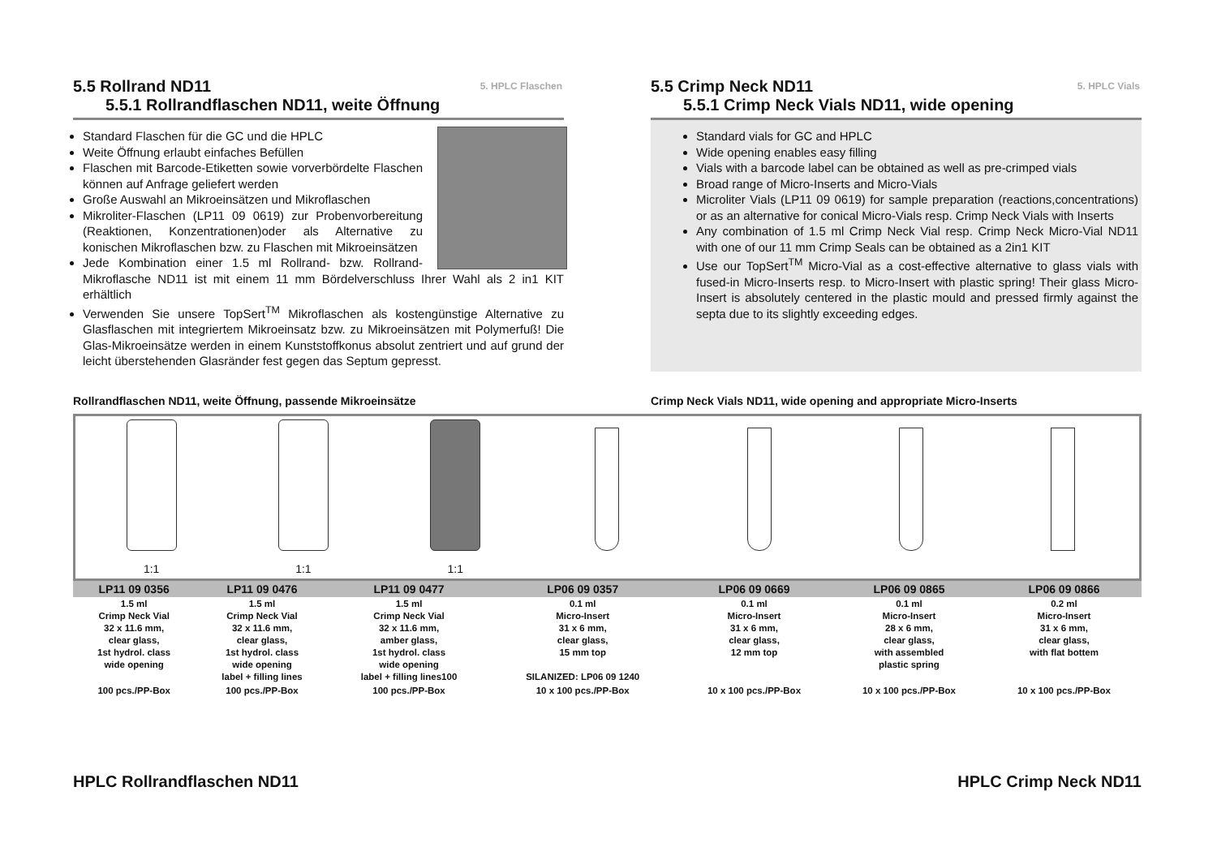5. HPLC Flaschen
5.5 Rollrand ND11
5.5.1 Rollrandflaschen ND11, weite Öffnung
Standard Flaschen für die GC und die HPLC
Weite Öffnung erlaubt einfaches Befüllen
Flaschen mit Barcode-Etiketten sowie vorverbördelte Flaschen können auf Anfrage geliefert werden
Große Auswahl an Mikroeinsätzen und Mikroflaschen
Mikroliter-Flaschen (LP11 09 0619) zur Probenvorbereitung (Reaktionen, Konzentrationen)oder als Alternative zu konischen Mikroflaschen bzw. zu Flaschen mit Mikroeinsätzen
Jede Kombination einer 1.5 ml Rollrand- bzw. Rollrand-Mikroflasche ND11 ist mit einem 11 mm Bördelverschluss Ihrer Wahl als 2 in1 KIT erhältlich
Verwenden Sie unsere TopSert<sup>TM</sup> Mikroflaschen als kostengünstige Alternative zu Glasflaschen mit integriertem Mikroeinsatz bzw. zu Mikroeinsätzen mit Polymerfuß! Die Glas-Mikroeinsätze werden in einem Kunststoffkonus absolut zentriert und auf grund der leicht überstehenden Glasränder fest gegen das Septum gepresst.
5. HPLC Vials
5.5 Crimp Neck ND11
5.5.1 Crimp Neck Vials ND11, wide opening
Standard vials for GC and HPLC
Wide opening enables easy filling
Vials with a barcode label can be obtained as well as pre-crimped vials
Broad range of Micro-Inserts and Micro-Vials
Microliter Vials (LP11 09 0619) for sample preparation (reactions,concentrations) or as an alternative for conical Micro-Vials resp. Crimp Neck Vials with Inserts
Any combination of 1.5 ml Crimp Neck Vial resp. Crimp Neck Micro-Vial ND11 with one of our 11 mm Crimp Seals can be obtained as a 2in1 KIT
Use our TopSert<sup>TM</sup> Micro-Vial as a cost-effective alternative to glass vials with fused-in Micro-Inserts resp. to Micro-Insert with plastic spring! Their glass Micro-Insert is absolutely centered in the plastic mould and pressed firmly against the septa due to its slightly exceeding edges.
Rollrandflaschen ND11, weite Öffnung, passende Mikroeinsätze Crimp Neck Vials ND11, wide opening and appropriate Micro-Inserts
1:1 1:1 1:1
| LP11 09 0356 | LP11 09 0476 | LP11 09 0477 | LP06 09 0357 | LP06 09 0669 | LP06 09 0865 | LP06 09 0866 |
| --- | --- | --- | --- | --- | --- | --- |
| 1.5 ml Crimp Neck Vial 32 x 11.6 mm, clear glass, 1st hydrol. class wide opening | 1.5 ml Crimp Neck Vial 32 x 11.6 mm, clear glass, 1st hydrol. class wide opening label + filling lines | 1.5 ml Crimp Neck Vial 32 x 11.6 mm, amber glass, 1st hydrol. class wide opening label + filling lines100 | 0.1 ml Micro-Insert 31 x 6 mm, clear glass, 15 mm top SILANIZED: LP06 09 1240 | 0.1 ml Micro-Insert 31 x 6 mm, clear glass, 12 mm top | 0.1 ml Micro-Insert 28 x 6 mm, clear glass, with assembled plastic spring | 0.2 ml Micro-Insert 31 x 6 mm, clear glass, with flat bottem |
| 100 pcs./PP-Box | 100 pcs./PP-Box | 100 pcs./PP-Box | 10 x 100 pcs./PP-Box | 10 x 100 pcs./PP-Box | 10 x 100 pcs./PP-Box | 10 x 100 pcs./PP-Box |
HPLC Rollrandflaschen ND11 HPLC Crimp Neck ND11